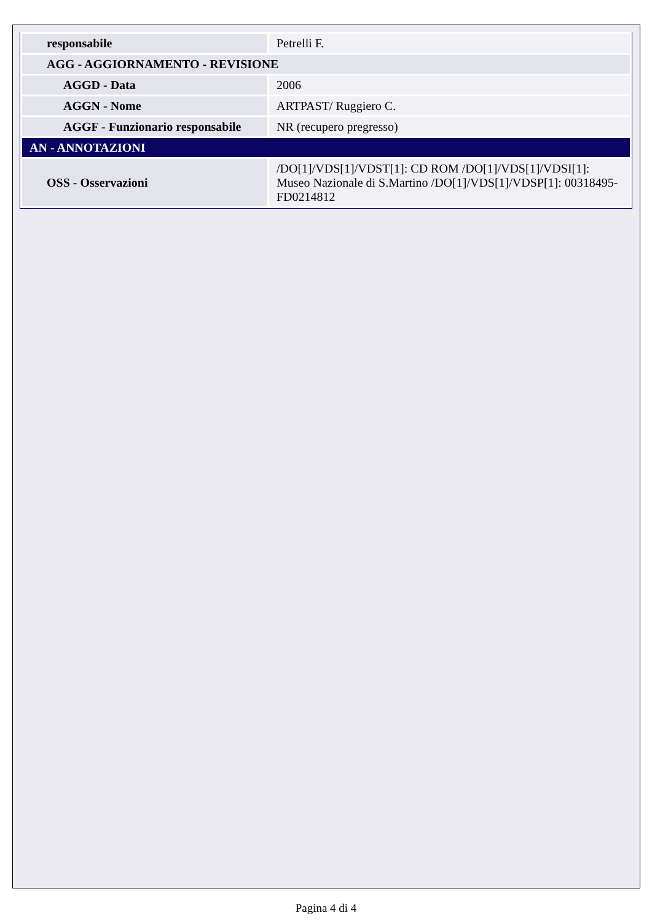| responsabile | Petrelli F. |
| AGG - AGGIORNAMENTO - REVISIONE | |
| AGGD - Data | 2006 |
| AGGN - Nome | ARTPAST/ Ruggiero C. |
| AGGF - Funzionario responsabile | NR (recupero pregresso) |
| AN - ANNOTAZIONI | |
| OSS - Osservazioni | /DO[1]/VDS[1]/VDST[1]: CD ROM /DO[1]/VDS[1]/VDSI[1]: Museo Nazionale di S.Martino /DO[1]/VDS[1]/VDSP[1]: 00318495-FD0214812 |
Pagina 4 di 4